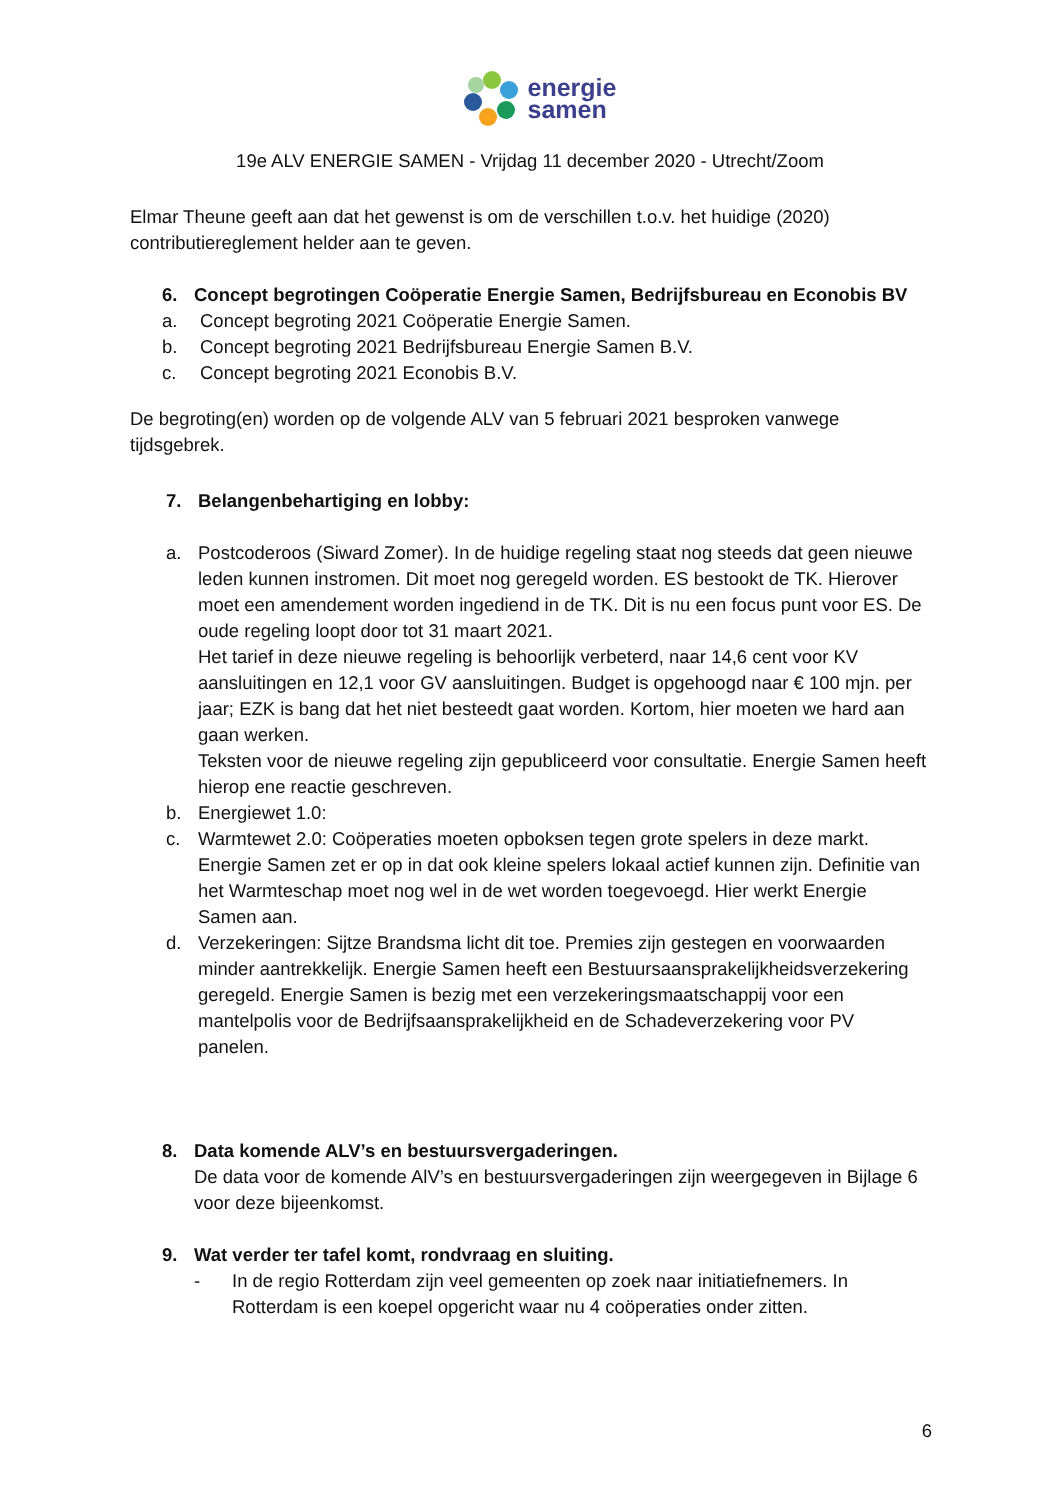energie
samen
19e ALV ENERGIE SAMEN - Vrijdag 11 december 2020 - Utrecht/Zoom
Elmar Theune geeft aan dat het gewenst is om de verschillen t.o.v. het huidige (2020) contributiereglement helder aan te geven.
6. Concept begrotingen Coöperatie Energie Samen, Bedrijfsbureau en Econobis BV
a. Concept begroting 2021 Coöperatie Energie Samen.
b. Concept begroting 2021 Bedrijfsbureau Energie Samen B.V.
c. Concept begroting 2021 Econobis B.V.
De begroting(en) worden op de volgende ALV van 5 februari 2021 besproken vanwege tijdsgebrek.
7. Belangenbehartiging en lobby:
a. Postcoderoos (Siward Zomer). In de huidige regeling staat nog steeds dat geen nieuwe leden kunnen instromen. Dit moet nog geregeld worden. ES bestookt de TK. Hierover moet een amendement worden ingediend in de TK. Dit is nu een focus punt voor ES. De oude regeling loopt door tot 31 maart 2021.
Het tarief in deze nieuwe regeling is behoorlijk verbeterd, naar 14,6 cent voor KV aansluitingen en 12,1 voor GV aansluitingen. Budget is opgehoogd naar € 100 mjn. per jaar; EZK is bang dat het niet besteedt gaat worden. Kortom, hier moeten we hard aan gaan werken.
Teksten voor de nieuwe regeling zijn gepubliceerd voor consultatie. Energie Samen heeft hierop ene reactie geschreven.
b. Energiewet 1.0:
c. Warmtewet 2.0: Coöperaties moeten opboksen tegen grote spelers in deze markt. Energie Samen zet er op in dat ook kleine spelers lokaal actief kunnen zijn. Definitie van het Warmteschap moet nog wel in de wet worden toegevoegd. Hier werkt Energie Samen aan.
d. Verzekeringen: Sijtze Brandsma licht dit toe. Premies zijn gestegen en voorwaarden minder aantrekkelijk. Energie Samen heeft een Bestuursaansprakelijkheidsverzekering geregeld. Energie Samen is bezig met een verzekeringsmaatschappij voor een mantelpolis voor de Bedrijfsaansprakelijkheid en de Schadeverzekering voor PV panelen.
8. Data komende ALV’s en bestuursvergaderingen.
De data voor de komende AlV’s en bestuursvergaderingen zijn weergegeven in Bijlage 6 voor deze bijeenkomst.
9. Wat verder ter tafel komt, rondvraag en sluiting.
- In de regio Rotterdam zijn veel gemeenten op zoek naar initiatiefnemers. In Rotterdam is een koepel opgericht waar nu 4 coöperaties onder zitten.
6